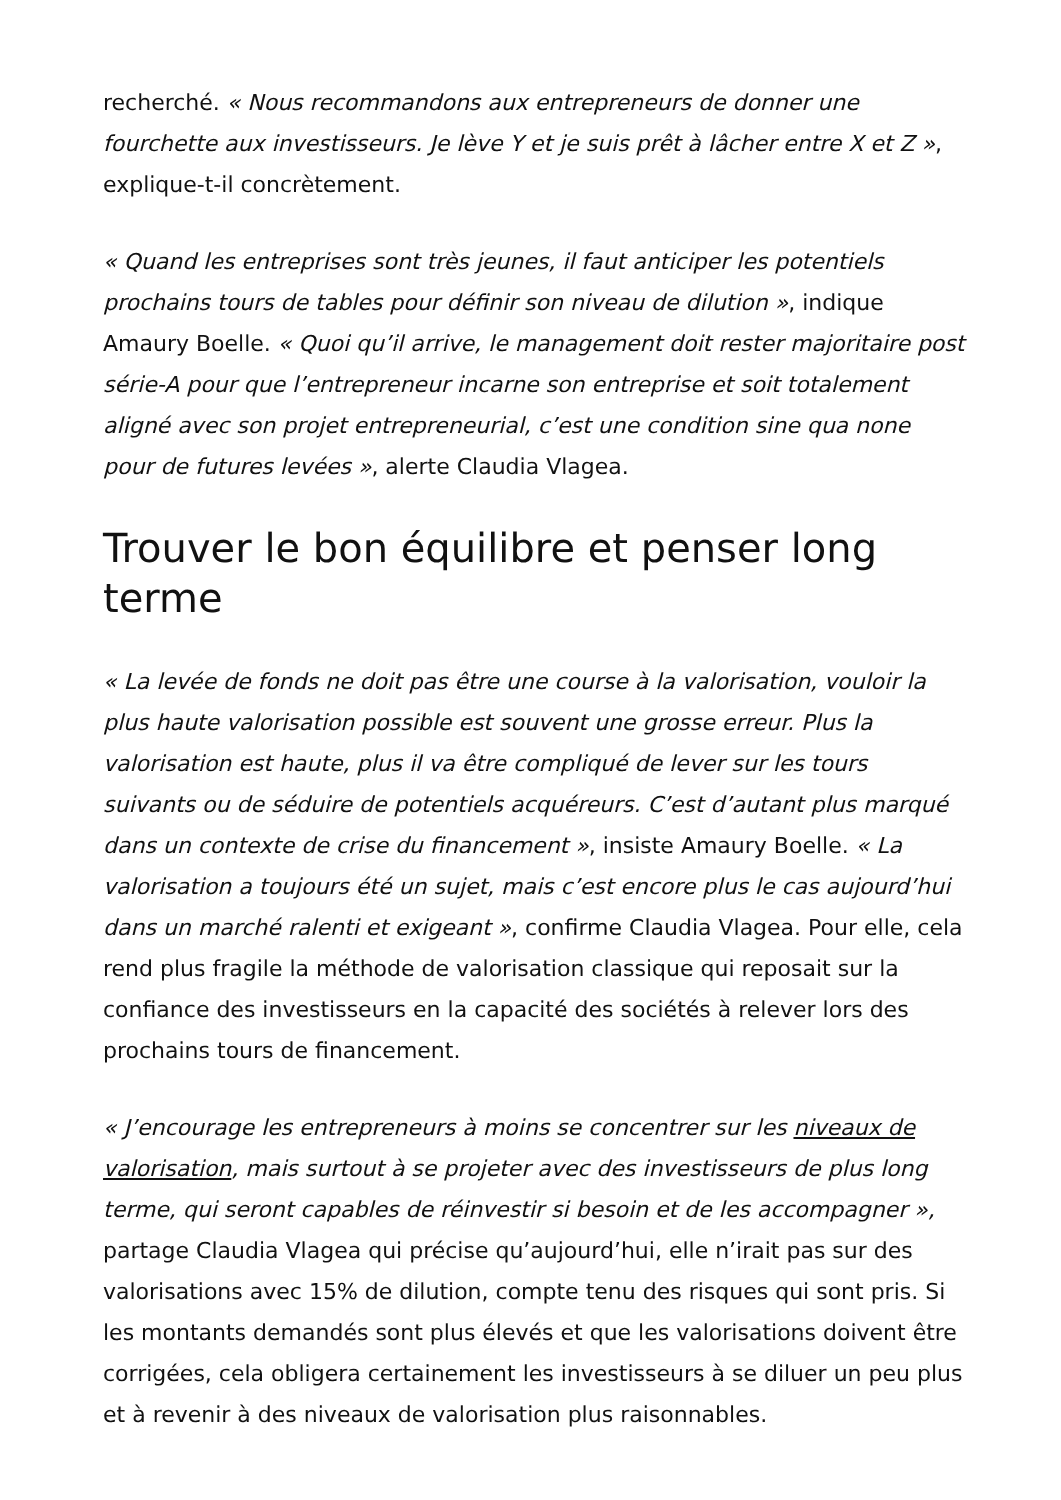recherché. « Nous recommandons aux entrepreneurs de donner une fourchette aux investisseurs. Je lève Y et je suis prêt à lâcher entre X et Z », explique-t-il concrètement.
« Quand les entreprises sont très jeunes, il faut anticiper les potentiels prochains tours de tables pour définir son niveau de dilution », indique Amaury Boelle. « Quoi qu’il arrive, le management doit rester majoritaire post série-A pour que l’entrepreneur incarne son entreprise et soit totalement aligné avec son projet entrepreneurial, c’est une condition sine qua none pour de futures levées », alerte Claudia Vlagea.
Trouver le bon équilibre et penser long terme
« La levée de fonds ne doit pas être une course à la valorisation, vouloir la plus haute valorisation possible est souvent une grosse erreur. Plus la valorisation est haute, plus il va être compliqué de lever sur les tours suivants ou de séduire de potentiels acquéreurs. C’est d’autant plus marqué dans un contexte de crise du financement », insiste Amaury Boelle. « La valorisation a toujours été un sujet, mais c’est encore plus le cas aujourd’hui dans un marché ralenti et exigeant », confirme Claudia Vlagea. Pour elle, cela rend plus fragile la méthode de valorisation classique qui reposait sur la confiance des investisseurs en la capacité des sociétés à relever lors des prochains tours de financement.
« J’encourage les entrepreneurs à moins se concentrer sur les niveaux de valorisation, mais surtout à se projeter avec des investisseurs de plus long terme, qui seront capables de réinvestir si besoin et de les accompagner », partage Claudia Vlagea qui précise qu’aujourd’hui, elle n’irait pas sur des valorisations avec 15% de dilution, compte tenu des risques qui sont pris. Si les montants demandés sont plus élevés et que les valorisations doivent être corrigées, cela obligera certainement les investisseurs à se diluer un peu plus et à revenir à des niveaux de valorisation plus raisonnables.